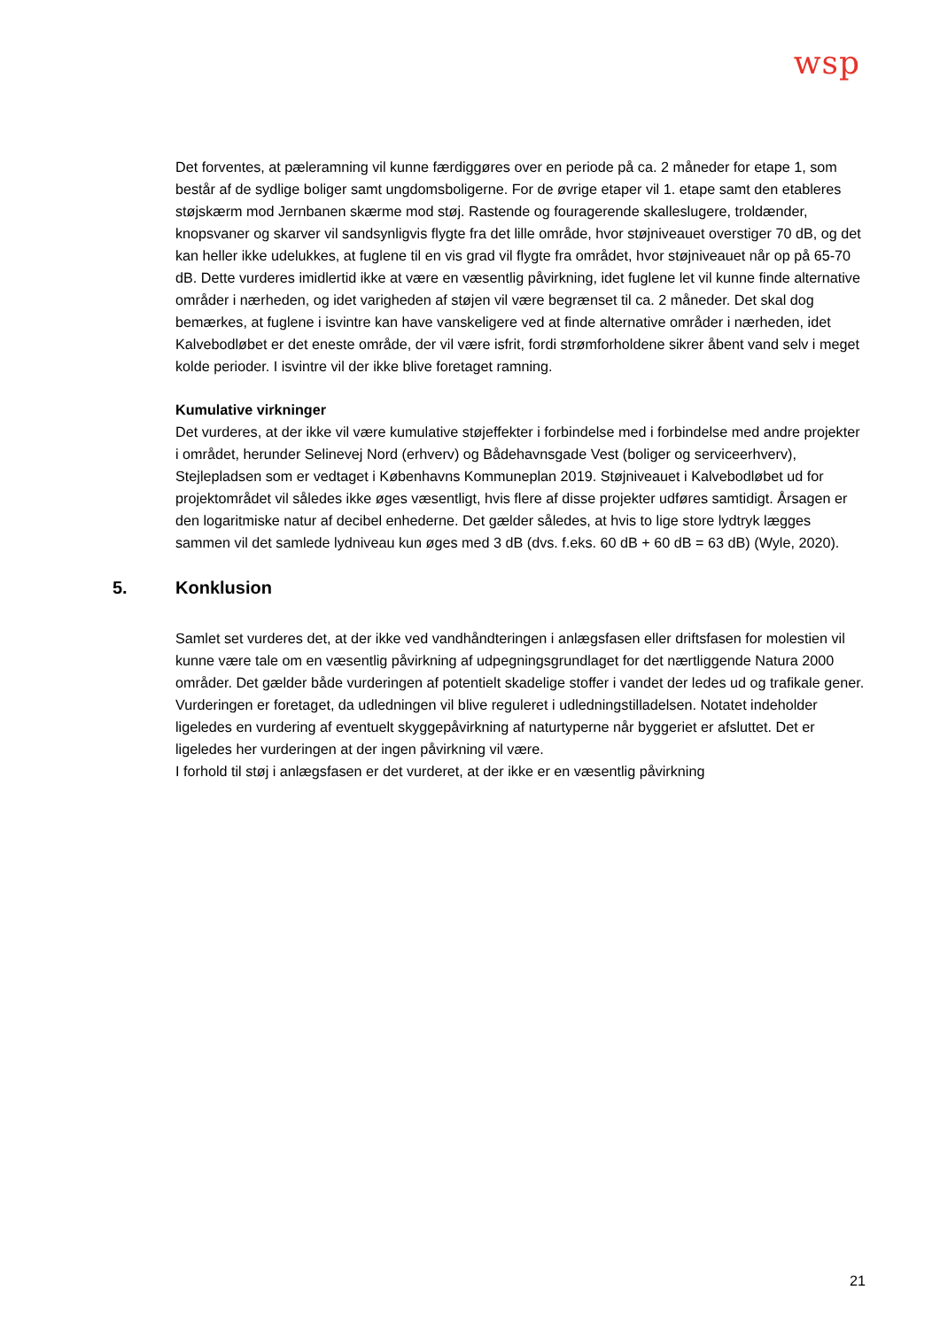wsp
Det forventes, at pæleramning vil kunne færdiggøres over en periode på ca. 2 måneder for etape 1, som består af de sydlige boliger samt ungdomsboligerne. For de øvrige etaper vil 1. etape samt den etableres støjskærm mod Jernbanen skærme mod støj. Rastende og fouragerende skalleslugere, troldænder, knopsvaner og skarver vil sandsynligvis flygte fra det lille område, hvor støjniveauet overstiger 70 dB, og det kan heller ikke udelukkes, at fuglene til en vis grad vil flygte fra området, hvor støjniveauet når op på 65-70 dB. Dette vurderes imidlertid ikke at være en væsentlig påvirkning, idet fuglene let vil kunne finde alternative områder i nærheden, og idet varigheden af støjen vil være begrænset til ca. 2 måneder. Det skal dog bemærkes, at fuglene i isvintre kan have vanskeligere ved at finde alternative områder i nærheden, idet Kalvebodløbet er det eneste område, der vil være isfrit, fordi strømforholdene sikrer åbent vand selv i meget kolde perioder. I isvintre vil der ikke blive foretaget ramning.
Kumulative virkninger
Det vurderes, at der ikke vil være kumulative støjeffekter i forbindelse med i forbindelse med andre projekter i området, herunder Selinevej Nord (erhverv) og Bådehavnsgade Vest (boliger og serviceerhverv), Stejlepladsen som er vedtaget i Københavns Kommuneplan 2019. Støjniveauet i Kalvebodløbet ud for projektområdet vil således ikke øges væsentligt, hvis flere af disse projekter udføres samtidigt. Årsagen er den logaritmiske natur af decibel enhederne. Det gælder således, at hvis to lige store lydtryk lægges sammen vil det samlede lydniveau kun øges med 3 dB (dvs. f.eks. 60 dB + 60 dB = 63 dB) (Wyle, 2020).
5. Konklusion
Samlet set vurderes det, at der ikke ved vandhåndteringen i anlægsfasen eller driftsfasen for molestien vil kunne være tale om en væsentlig påvirkning af udpegningsgrundlaget for det nærtliggende Natura 2000 områder. Det gælder både vurderingen af potentielt skadelige stoffer i vandet der ledes ud og trafikale gener. Vurderingen er foretaget, da udledningen vil blive reguleret i udledningstilladelsen. Notatet indeholder ligeledes en vurdering af eventuelt skyggepåvirkning af naturtyperne når byggeriet er afsluttet. Det er ligeledes her vurderingen at der ingen påvirkning vil være.
I forhold til støj i anlægsfasen er det vurderet, at der ikke er en væsentlig påvirkning
21